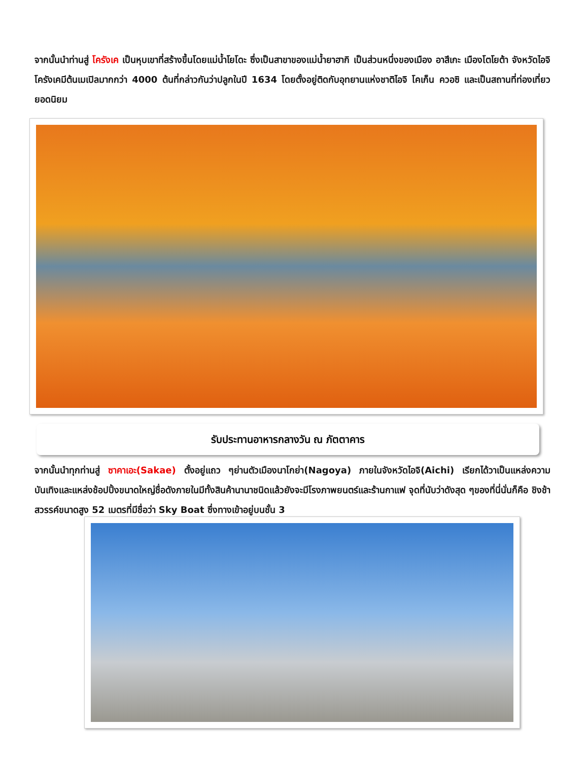จากนั้นนำท่านสู่ โครังเค เป็นหุบเขาที่สร้างขึ้นโดยแม่น้ำโยโดะ ซึ่งเป็นสาขาของแม่น้ำยาฮากิ เป็นส่วนหนึ่งของเมือง อาสึเกะ เมืองโตโยต้า จังหวัดไอจิ โครังเคมีต้นเมเปิลมากกว่า 4000 ต้นที่กล่าวกันว่าปลูกในปี 1634 โดยตั้งอยู่ติดกับอุทยานแห่งชาติไอจิ โคเก็น ควอซิ และเป็นสถานที่ท่องเที่ยวยอดนิยม
รับประทานอาหารกลางวัน ณ ภัตตาคาร
จากนั้นนำทุกท่านสู่ ซาคาเอะ(Sakae) ตั้งอยู่แถว ๆย่านตัวเมืองนาโกย่า(Nagoya) ภายในจังหวัดไอจิ(Aichi) เรียกได้วาเป็นแหล่งความบันเทิงและแหล่งช้อปปิ้งขนาดใหญ่ชื่อดังภายในมีทั้งสินค้านานาชนิดแล้วยังจะมีโรงภาพยนตร์และร้านกาแฟ จุดที่นับว่าดังสุด ๆของที่นี่นั่นก็คือ ชิงช้าสวรรค์ขนาดสูง 52 เมตรที่มีชื่อว่า Sky Boat ซึ่งทางเข้าอยู่บนชั้น 3